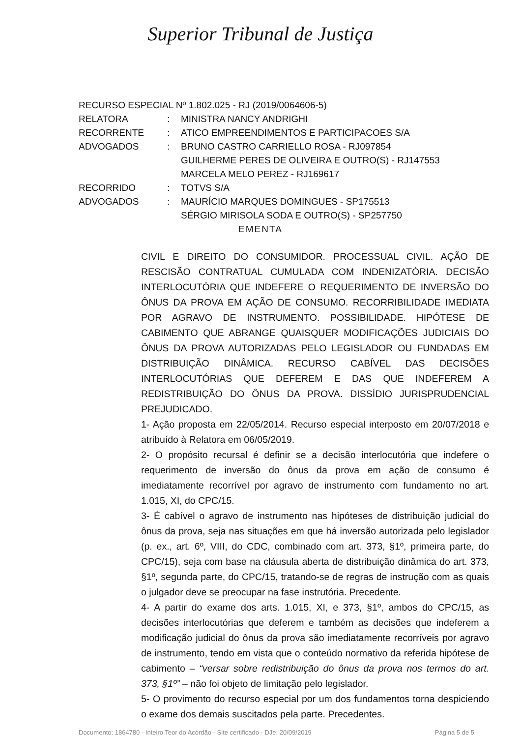Superior Tribunal de Justiça
RECURSO ESPECIAL Nº 1.802.025 - RJ (2019/0064606-5)
RELATORA: MINISTRA NANCY ANDRIGHI
RECORRENTE: ATICO EMPREENDIMENTOS E PARTICIPACOES S/A
ADVOGADOS: BRUNO CASTRO CARRIELLO ROSA - RJ097854
GUILHERME PERES DE OLIVEIRA E OUTRO(S) - RJ147553
MARCELA MELO PEREZ - RJ169617
RECORRIDO: TOTVS S/A
ADVOGADOS: MAURÍCIO MARQUES DOMINGUES - SP175513
SÉRGIO MIRISOLA SODA E OUTRO(S) - SP257750
EMENTA
CIVIL E DIREITO DO CONSUMIDOR. PROCESSUAL CIVIL. AÇÃO DE RESCISÃO CONTRATUAL CUMULADA COM INDENIZATÓRIA. DECISÃO INTERLOCUTÓRIA QUE INDEFERE O REQUERIMENTO DE INVERSÃO DO ÔNUS DA PROVA EM AÇÃO DE CONSUMO. RECORRIBILIDADE IMEDIATA POR AGRAVO DE INSTRUMENTO. POSSIBILIDADE. HIPÓTESE DE CABIMENTO QUE ABRANGE QUAISQUER MODIFICAÇÕES JUDICIAIS DO ÔNUS DA PROVA AUTORIZADAS PELO LEGISLADOR OU FUNDADAS EM DISTRIBUIÇÃO DINÂMICA. RECURSO CABÍVEL DAS DECISÕES INTERLOCUTÓRIAS QUE DEFEREM E DAS QUE INDEFEREM A REDISTRIBUIÇÃO DO ÔNUS DA PROVA. DISSÍDIO JURISPRUDENCIAL PREJUDICADO.
1- Ação proposta em 22/05/2014. Recurso especial interposto em 20/07/2018 e atribuído à Relatora em 06/05/2019.
2- O propósito recursal é definir se a decisão interlocutória que indefere o requerimento de inversão do ônus da prova em ação de consumo é imediatamente recorrível por agravo de instrumento com fundamento no art. 1.015, XI, do CPC/15.
3- É cabível o agravo de instrumento nas hipóteses de distribuição judicial do ônus da prova, seja nas situações em que há inversão autorizada pelo legislador (p. ex., art. 6º, VIII, do CDC, combinado com art. 373, §1º, primeira parte, do CPC/15), seja com base na cláusula aberta de distribuição dinâmica do art. 373, §1º, segunda parte, do CPC/15, tratando-se de regras de instrução com as quais o julgador deve se preocupar na fase instrutória. Precedente.
4- A partir do exame dos arts. 1.015, XI, e 373, §1º, ambos do CPC/15, as decisões interlocutórias que deferem e também as decisões que indeferem a modificação judicial do ônus da prova são imediatamente recorríveis por agravo de instrumento, tendo em vista que o conteúdo normativo da referida hipótese de cabimento – “versar sobre redistribuição do ônus da prova nos termos do art. 373, §1º” – não foi objeto de limitação pelo legislador.
5- O provimento do recurso especial por um dos fundamentos torna despiciendo o exame dos demais suscitados pela parte. Precedentes.
Documento: 1864780 - Inteiro Teor do Acórdão - Site certificado - DJe: 20/09/2019 Página 5 de 5